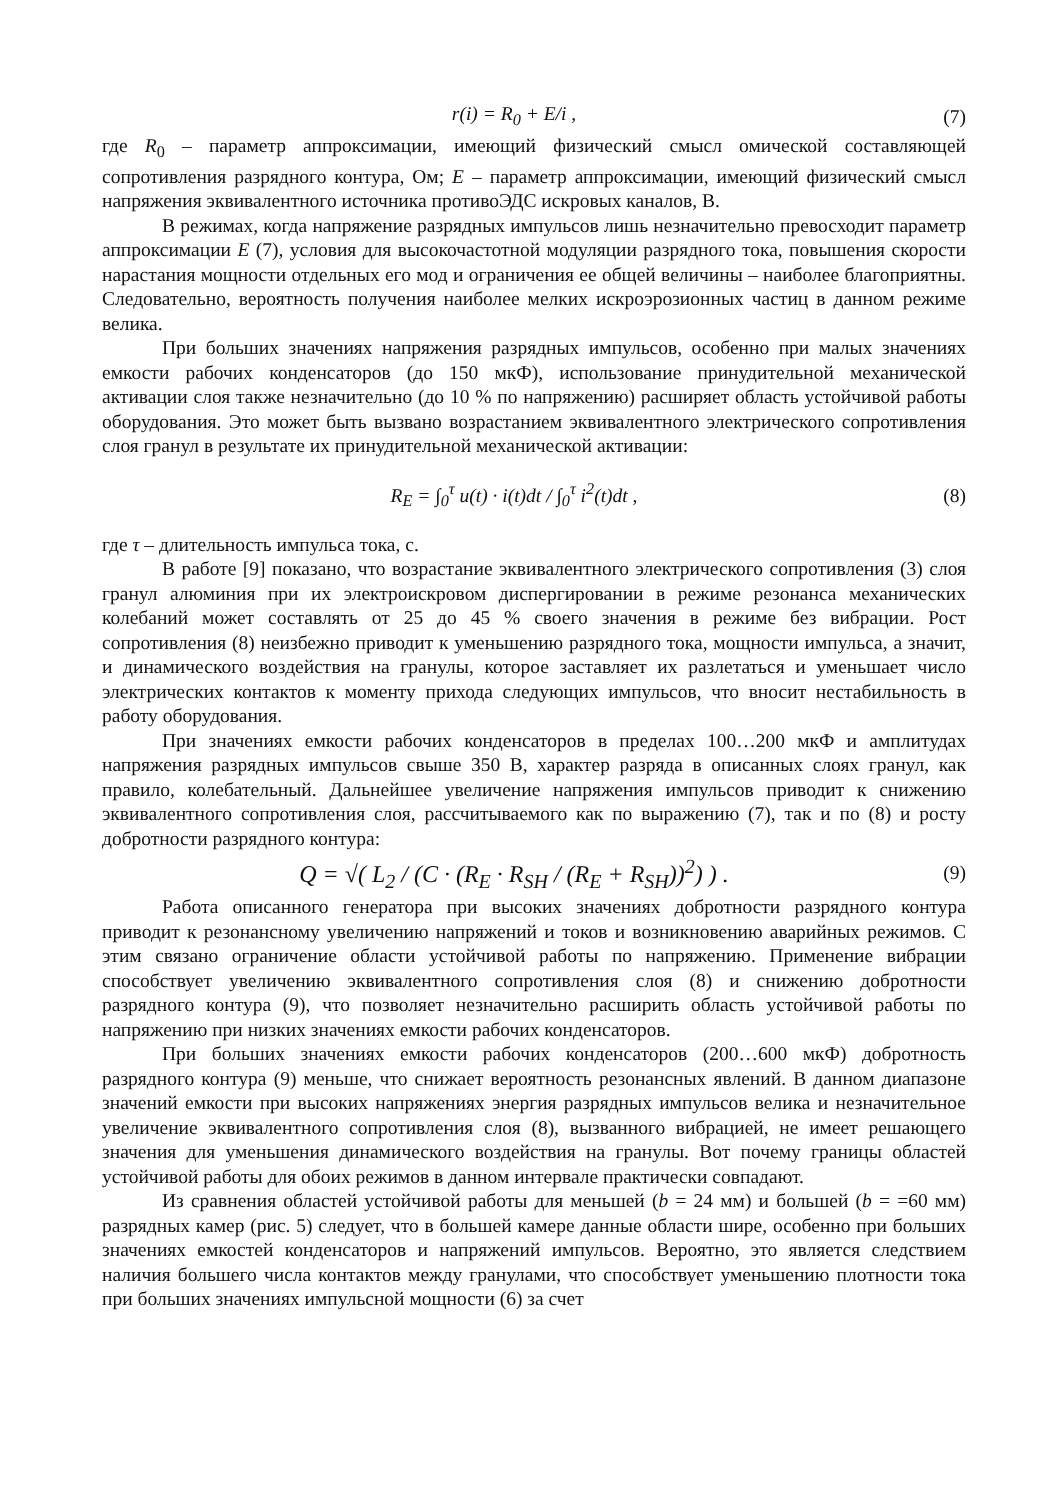r(i) = R<sub>0</sub> + E/i , (7)
где R<sub>0</sub> – параметр аппроксимации, имеющий физический смысл омической составляющей сопротивления разрядного контура, Ом; E – параметр аппроксимации, имеющий физический смысл напряжения эквивалентного источника противоЭДС искровых каналов, В.
В режимах, когда напряжение разрядных импульсов лишь незначительно превосходит параметр аппроксимации E (7), условия для высокочастотной модуляции разрядного тока, повышения скорости нарастания мощности отдельных его мод и ограничения ее общей величины – наиболее благоприятны. Следовательно, вероятность получения наиболее мелких искроэрозионных частиц в данном режиме велика.
При больших значениях напряжения разрядных импульсов, особенно при малых значениях емкости рабочих конденсаторов (до 150 мкФ), использование принудительной механической активации слоя также незначительно (до 10 % по напряжению) расширяет область устойчивой работы оборудования. Это может быть вызвано возрастанием эквивалентного электрического сопротивления слоя гранул в результате их принудительной механической активации:
R<sub>E</sub> = ∫<sub>0</sub><sup>τ</sup> u(t) · i(t)dt / ∫<sub>0</sub><sup>τ</sup> i<sup>2</sup>(t)dt , (8)
где τ – длительность импульса тока, с.
В работе [9] показано, что возрастание эквивалентного электрического сопротивления (3) слоя гранул алюминия при их электроискровом диспергировании в режиме резонанса механических колебаний может составлять от 25 до 45 % своего значения в режиме без вибрации. Рост сопротивления (8) неизбежно приводит к уменьшению разрядного тока, мощности импульса, а значит, и динамического воздействия на гранулы, которое заставляет их разлетаться и уменьшает число электрических контактов к моменту прихода следующих импульсов, что вносит нестабильность в работу оборудования.
При значениях емкости рабочих конденсаторов в пределах 100…200 мкФ и амплитудах напряжения разрядных импульсов свыше 350 В, характер разряда в описанных слоях гранул, как правило, колебательный. Дальнейшее увеличение напряжения импульсов приводит к снижению эквивалентного сопротивления слоя, рассчитываемого как по выражению (7), так и по (8) и росту добротности разрядного контура:
Q = √( L<sub>2</sub> / (C · (R<sub>E</sub> · R<sub>SH</sub> / (R<sub>E</sub> + R<sub>SH</sub>))<sup>2</sup>) ) . (9)
Работа описанного генератора при высоких значениях добротности разрядного контура приводит к резонансному увеличению напряжений и токов и возникновению аварийных режимов. С этим связано ограничение области устойчивой работы по напряжению. Применение вибрации способствует увеличению эквивалентного сопротивления слоя (8) и снижению добротности разрядного контура (9), что позволяет незначительно расширить область устойчивой работы по напряжению при низких значениях емкости рабочих конденсаторов.
При больших значениях емкости рабочих конденсаторов (200…600 мкФ) добротность разрядного контура (9) меньше, что снижает вероятность резонансных явлений. В данном диапазоне значений емкости при высоких напряжениях энергия разрядных импульсов велика и незначительное увеличение эквивалентного сопротивления слоя (8), вызванного вибрацией, не имеет решающего значения для уменьшения динамического воздействия на гранулы. Вот почему границы областей устойчивой работы для обоих режимов в данном интервале практически совпадают.
Из сравнения областей устойчивой работы для меньшей (b = 24 мм) и большей (b = =60 мм) разрядных камер (рис. 5) следует, что в большей камере данные области шире, особенно при больших значениях емкостей конденсаторов и напряжений импульсов. Вероятно, это является следствием наличия большего числа контактов между гранулами, что способствует уменьшению плотности тока при больших значениях импульсной мощности (6) за счет